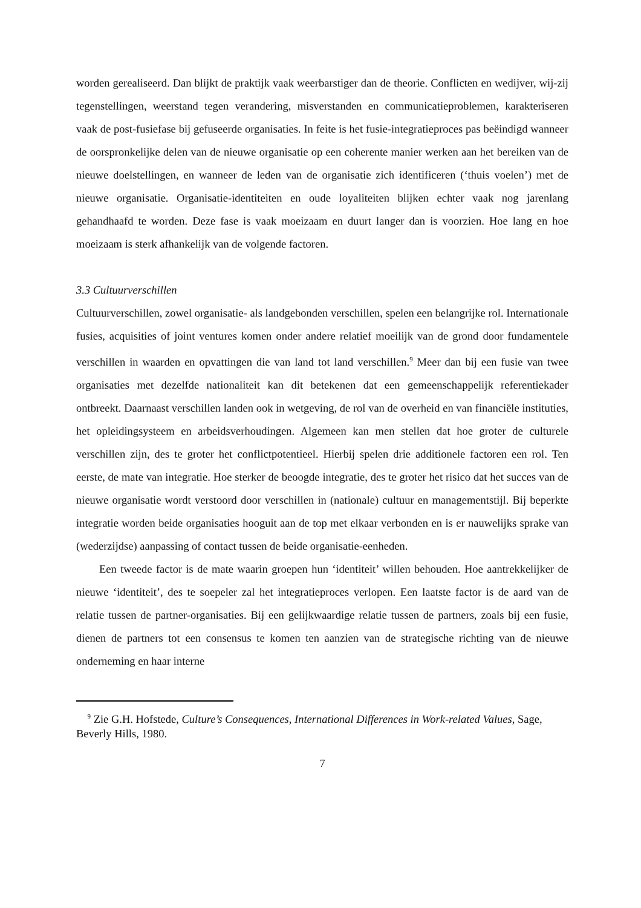worden gerealiseerd. Dan blijkt de praktijk vaak weerbarstiger dan de theorie. Conflicten en wedijver, wij-zij tegenstellingen, weerstand tegen verandering, misverstanden en communicatieproblemen, karakteriseren vaak de post-fusiefase bij gefuseerde organisaties. In feite is het fusie-integratieproces pas beëindigd wanneer de oorspronkelijke delen van de nieuwe organisatie op een coherente manier werken aan het bereiken van de nieuwe doelstellingen, en wanneer de leden van de organisatie zich identificeren (‘thuis voelen’) met de nieuwe organisatie. Organisatie-identiteiten en oude loyaliteiten blijken echter vaak nog jarenlang gehandhaafd te worden. Deze fase is vaak moeizaam en duurt langer dan is voorzien. Hoe lang en hoe moeizaam is sterk afhankelijk van de volgende factoren.
3.3 Cultuurverschillen
Cultuurverschillen, zowel organisatie- als landgebonden verschillen, spelen een belangrijke rol. Internationale fusies, acquisities of joint ventures komen onder andere relatief moeilijk van de grond door fundamentele verschillen in waarden en opvattingen die van land tot land verschillen.<sup>9</sup> Meer dan bij een fusie van twee organisaties met dezelfde nationaliteit kan dit betekenen dat een gemeenschappelijk referentiekader ontbreekt. Daarnaast verschillen landen ook in wetgeving, de rol van de overheid en van financiële instituties, het opleidingsysteem en arbeidsverhoudingen. Algemeen kan men stellen dat hoe groter de culturele verschillen zijn, des te groter het conflictpotentieel. Hierbij spelen drie additionele factoren een rol. Ten eerste, de mate van integratie. Hoe sterker de beoogde integratie, des te groter het risico dat het succes van de nieuwe organisatie wordt verstoord door verschillen in (nationale) cultuur en managementstijl. Bij beperkte integratie worden beide organisaties hooguit aan de top met elkaar verbonden en is er nauwelijks sprake van (wederzijdse) aanpassing of contact tussen de beide organisatie-eenheden.
Een tweede factor is de mate waarin groepen hun ‘identiteit’ willen behouden. Hoe aantrekkelijker de nieuwe ‘identiteit’, des te soepeler zal het integratieproces verlopen. Een laatste factor is de aard van de relatie tussen de partner-organisaties. Bij een gelijkwaardige relatie tussen de partners, zoals bij een fusie, dienen de partners tot een consensus te komen ten aanzien van de strategische richting van de nieuwe onderneming en haar interne
<sup>9</sup> Zie G.H. Hofstede, Culture’s Consequences, International Differences in Work-related Values, Sage, Beverly Hills, 1980.
7